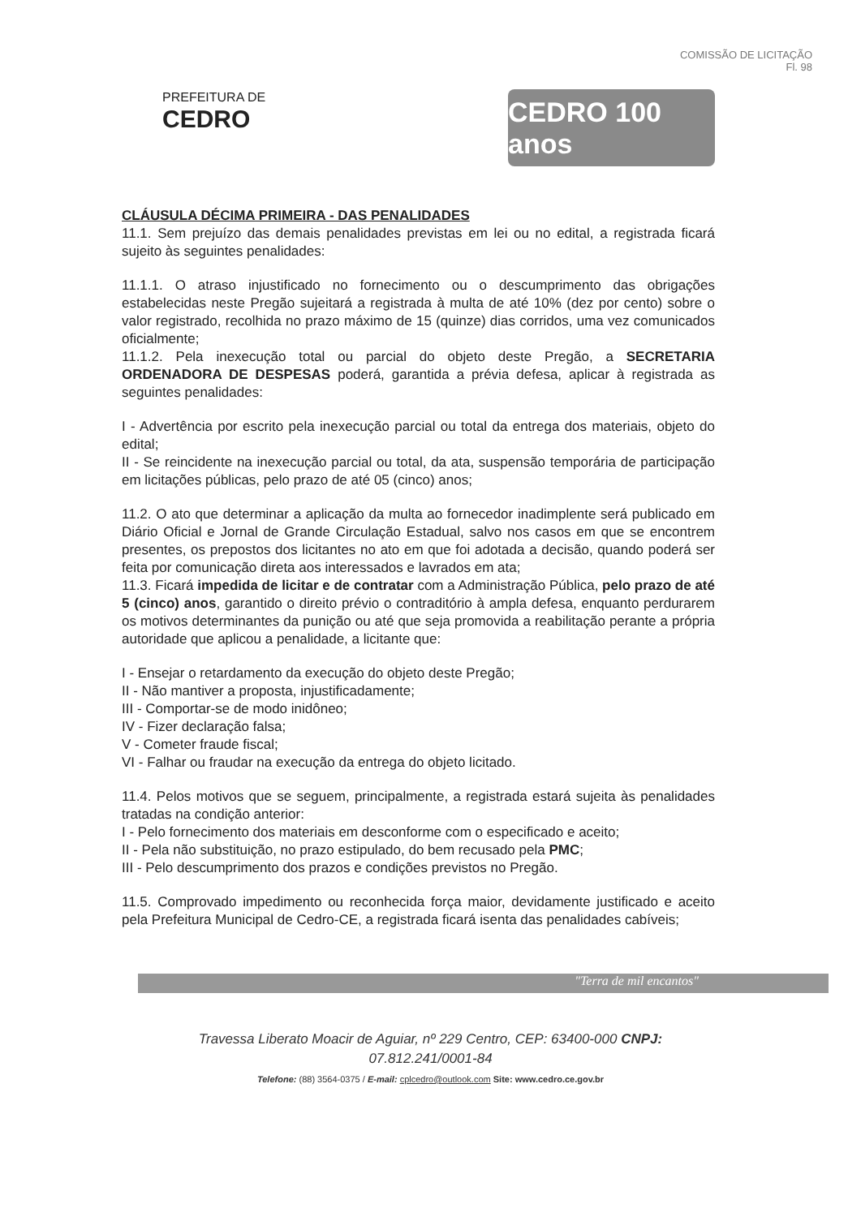COMISSÃO DE LICITAÇÃO
Fl. 98
PREFEITURA DE
CEDRO
CEDRO 100 anos
CLÁUSULA DÉCIMA PRIMEIRA - DAS PENALIDADES
11.1. Sem prejuízo das demais penalidades previstas em lei ou no edital, a registrada ficará sujeito às seguintes penalidades:
11.1.1. O atraso injustificado no fornecimento ou o descumprimento das obrigações estabelecidas neste Pregão sujeitará a registrada à multa de até 10% (dez por cento) sobre o valor registrado, recolhida no prazo máximo de 15 (quinze) dias corridos, uma vez comunicados oficialmente;
11.1.2. Pela inexecução total ou parcial do objeto deste Pregão, a SECRETARIA ORDENADORA DE DESPESAS poderá, garantida a prévia defesa, aplicar à registrada as seguintes penalidades:
I - Advertência por escrito pela inexecução parcial ou total da entrega dos materiais, objeto do edital;
II - Se reincidente na inexecução parcial ou total, da ata, suspensão temporária de participação em licitações públicas, pelo prazo de até 05 (cinco) anos;
11.2. O ato que determinar a aplicação da multa ao fornecedor inadimplente será publicado em Diário Oficial e Jornal de Grande Circulação Estadual, salvo nos casos em que se encontrem presentes, os prepostos dos licitantes no ato em que foi adotada a decisão, quando poderá ser feita por comunicação direta aos interessados e lavrados em ata;
11.3. Ficará impedida de licitar e de contratar com a Administração Pública, pelo prazo de até 5 (cinco) anos, garantido o direito prévio o contraditório à ampla defesa, enquanto perdurarem os motivos determinantes da punição ou até que seja promovida a reabilitação perante a própria autoridade que aplicou a penalidade, a licitante que:
I - Ensejar o retardamento da execução do objeto deste Pregão;
II - Não mantiver a proposta, injustificadamente;
III - Comportar-se de modo inidôneo;
IV - Fizer declaração falsa;
V - Cometer fraude fiscal;
VI - Falhar ou fraudar na execução da entrega do objeto licitado.
11.4. Pelos motivos que se seguem, principalmente, a registrada estará sujeita às penalidades tratadas na condição anterior:
I - Pelo fornecimento dos materiais em desconforme com o especificado e aceito;
II - Pela não substituição, no prazo estipulado, do bem recusado pela PMC;
III - Pelo descumprimento dos prazos e condições previstos no Pregão.
11.5. Comprovado impedimento ou reconhecida força maior, devidamente justificado e aceito pela Prefeitura Municipal de Cedro-CE, a registrada ficará isenta das penalidades cabíveis;
"Terra de mil encantos"
Travessa Liberato Moacir de Aguiar, nº 229 Centro, CEP: 63400-000 CNPJ:
07.812.241/0001-84
Telefone: (88) 3564-0375 / E-mail: cplcedro@outlook.com Site: www.cedro.ce.gov.br